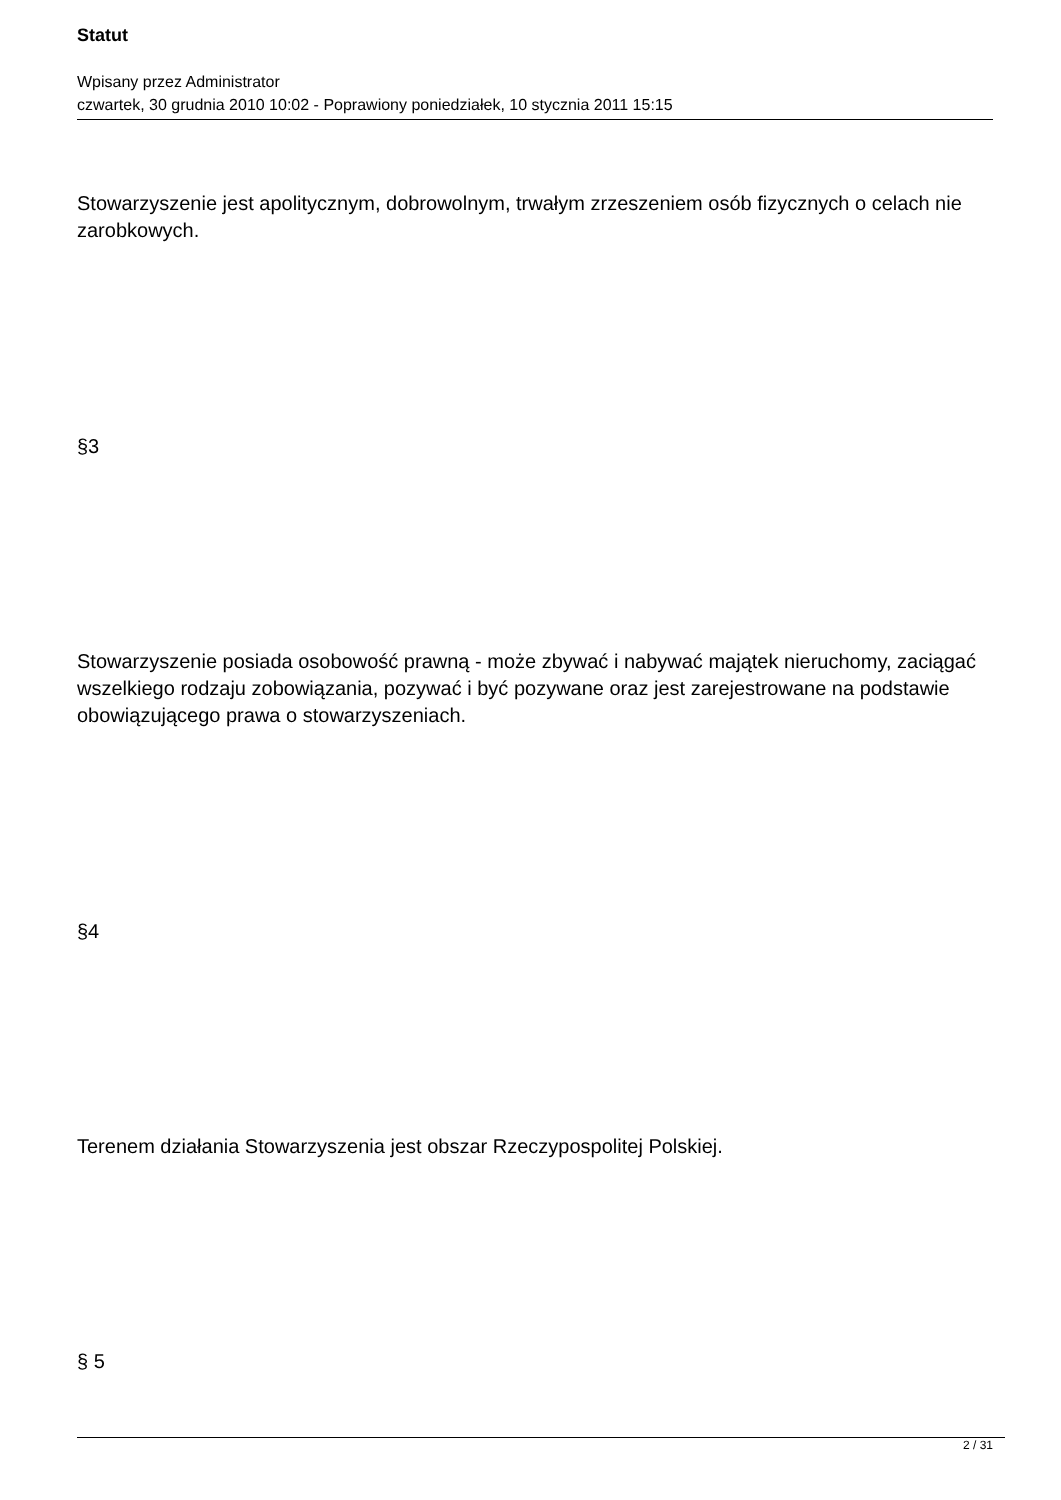Statut
Wpisany przez Administrator
czwartek, 30 grudnia 2010 10:02 - Poprawiony poniedziałek, 10 stycznia 2011 15:15
Stowarzyszenie jest apolitycznym, dobrowolnym, trwałym zrzeszeniem osób fizycznych o celach nie zarobkowych.
§3
Stowarzyszenie posiada osobowość prawną - może zbywać i nabywać majątek nieruchomy, zaciągać wszelkiego rodzaju zobowiązania, pozywać i być pozywane oraz jest zarejestrowane na podstawie obowiązującego prawa o stowarzyszeniach.
§4
Terenem działania Stowarzyszenia jest obszar Rzeczypospolitej Polskiej.
§ 5
2 / 31